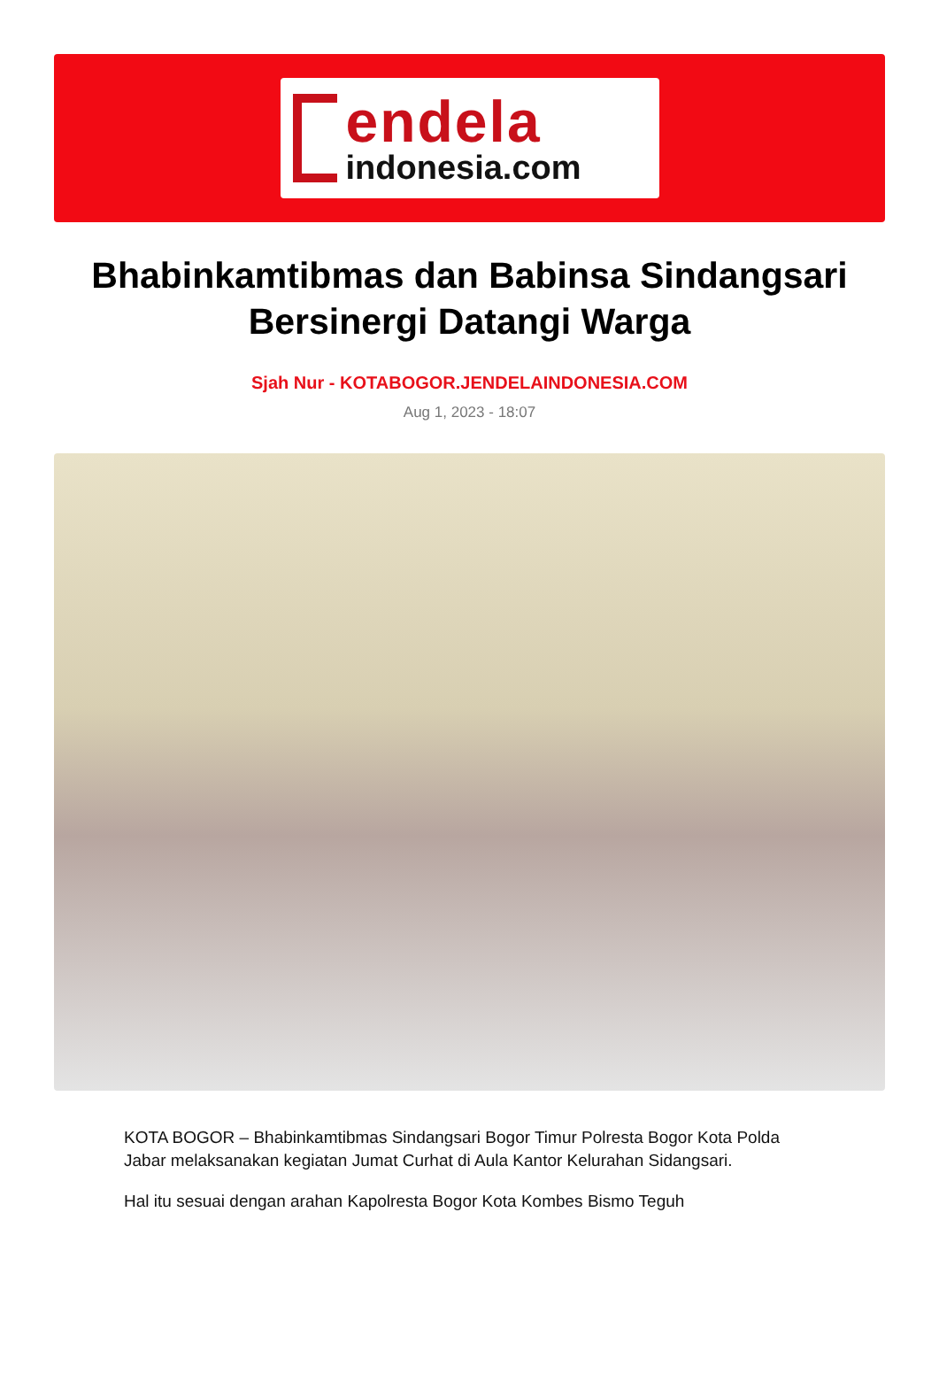endela
indonesia.com
Bhabinkamtibmas dan Babinsa Sindangsari Bersinergi Datangi Warga
Sjah Nur - KOTABOGOR.JENDELAINDONESIA.COM
Aug 1, 2023 - 18:07
KOTA BOGOR – Bhabinkamtibmas Sindangsari Bogor Timur Polresta Bogor Kota Polda Jabar melaksanakan kegiatan Jumat Curhat di Aula Kantor Kelurahan Sidangsari.
Hal itu sesuai dengan arahan Kapolresta Bogor Kota Kombes Bismo Teguh